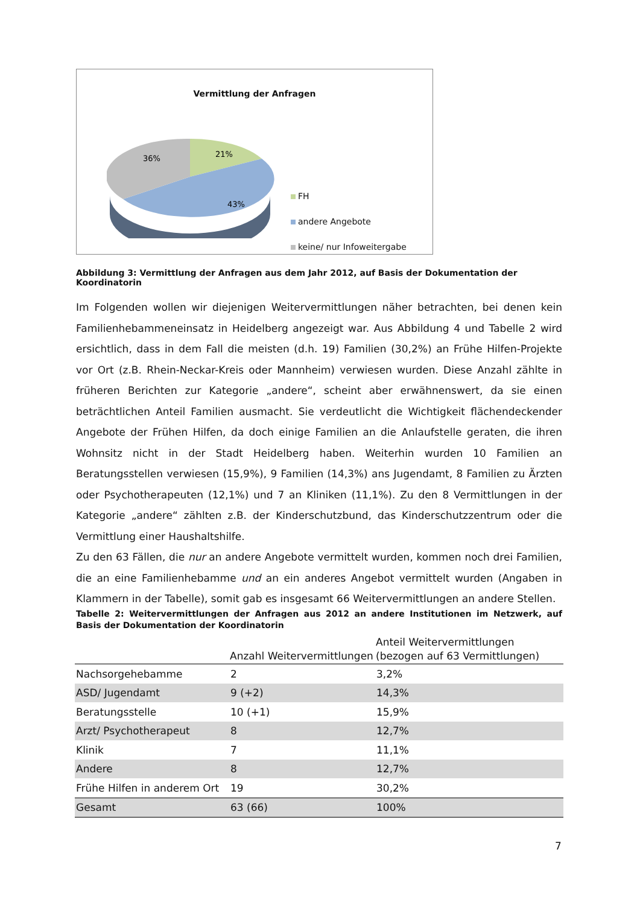Vermittlung der Anfragen
36%
21%
43%
FH
andere Angebote
keine/ nur Infoweitergabe
Abbildung 3: Vermittlung der Anfragen aus dem Jahr 2012, auf Basis der Dokumentation der Koordinatorin
Im Folgenden wollen wir diejenigen Weitervermittlungen näher betrachten, bei denen kein Familienhebammeneinsatz in Heidelberg angezeigt war. Aus Abbildung 4 und Tabelle 2 wird ersichtlich, dass in dem Fall die meisten (d.h. 19) Familien (30,2%) an Frühe Hilfen-Projekte vor Ort (z.B. Rhein-Neckar-Kreis oder Mannheim) verwiesen wurden. Diese Anzahl zählte in früheren Berichten zur Kategorie „andere“, scheint aber erwähnenswert, da sie einen beträchtlichen Anteil Familien ausmacht. Sie verdeutlicht die Wichtigkeit flächendeckender Angebote der Frühen Hilfen, da doch einige Familien an die Anlaufstelle geraten, die ihren Wohnsitz nicht in der Stadt Heidelberg haben. Weiterhin wurden 10 Familien an Beratungsstellen verwiesen (15,9%), 9 Familien (14,3%) ans Jugendamt, 8 Familien zu Ärzten oder Psychotherapeuten (12,1%) und 7 an Kliniken (11,1%). Zu den 8 Vermittlungen in der Kategorie „andere“ zählten z.B. der Kinderschutzbund, das Kinderschutzzentrum oder die Vermittlung einer Haushaltshilfe.
Zu den 63 Fällen, die nur an andere Angebote vermittelt wurden, kommen noch drei Familien, die an eine Familienhebamme und an ein anderes Angebot vermittelt wurden (Angaben in Klammern in der Tabelle), somit gab es insgesamt 66 Weitervermittlungen an andere Stellen.
Tabelle 2: Weitervermittlungen der Anfragen aus 2012 an andere Institutionen im Netzwerk, auf Basis der Dokumentation der Koordinatorin
| | Anzahl Weitervermittlungen | Anteil Weitervermittlungen (bezogen auf 63 Vermittlungen) |
| --- | --- | --- |
| Nachsorgehebamme | 2 | 3,2% |
| ASD/ Jugendamt | 9 (+2) | 14,3% |
| Beratungsstelle | 10 (+1) | 15,9% |
| Arzt/ Psychotherapeut | 8 | 12,7% |
| Klinik | 7 | 11,1% |
| Andere | 8 | 12,7% |
| Frühe Hilfen in anderem Ort | 19 | 30,2% |
| Gesamt | 63 (66) | 100% |
7